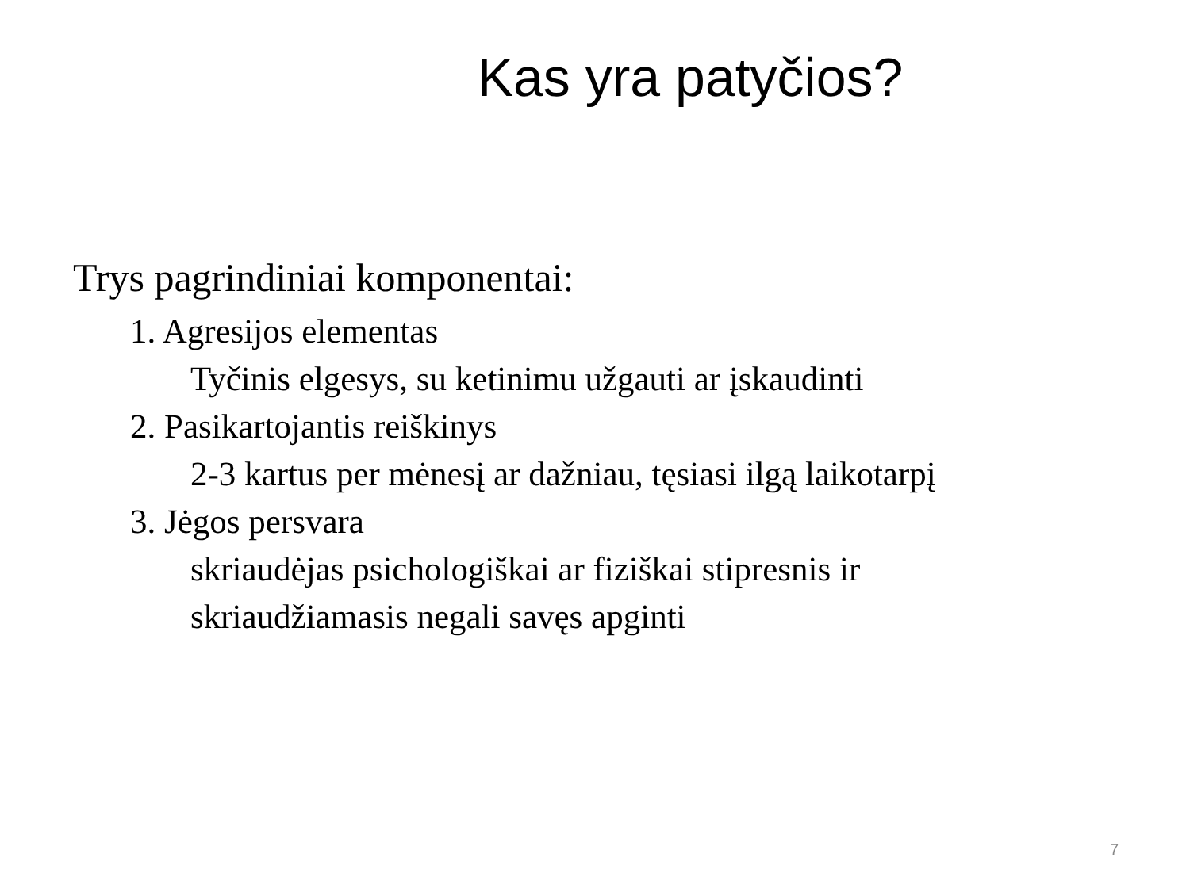Kas yra patyčios?
Trys pagrindiniai komponentai:
1. Agresijos elementas
Tyčinis elgesys, su ketinimu užgauti ar įskaudinti
2. Pasikartojantis reiškinys
2-3 kartus per mėnesį ar dažniau, tęsiasi ilgą laikotarpį
3. Jėgos persvara
skriaudėjas psichologiškai ar fiziškai stipresnis ir
skriaudžiamasis negali savęs apginti
7